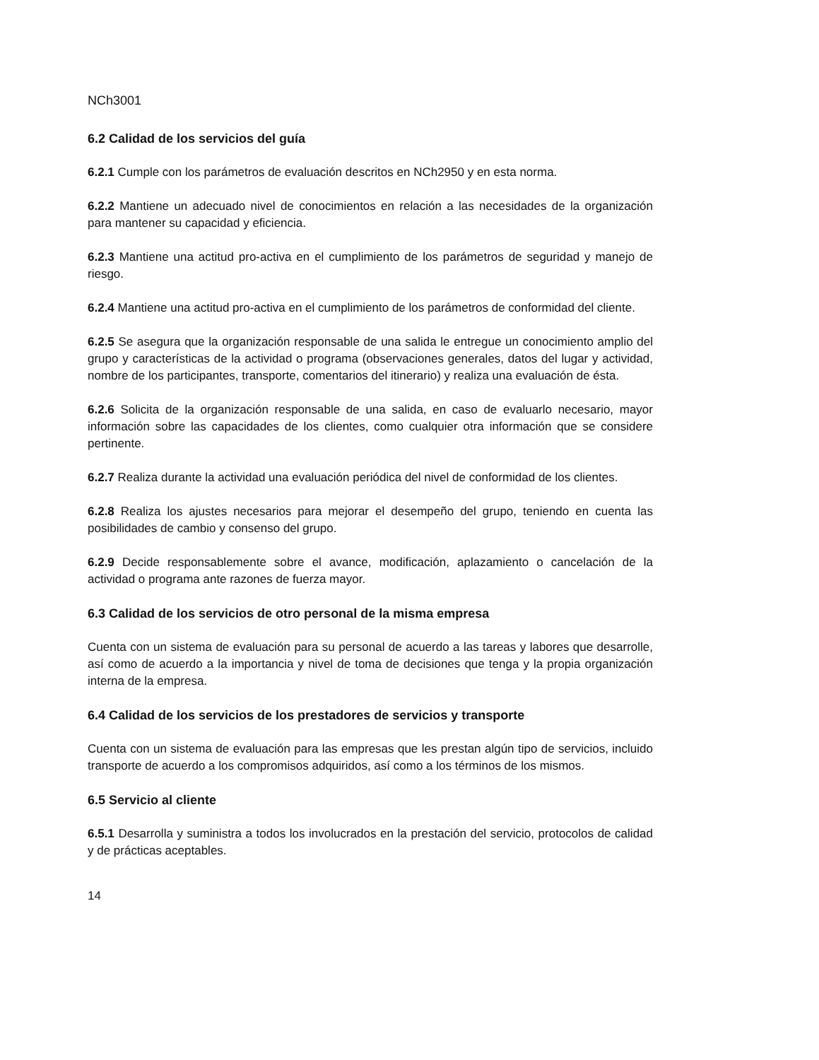NCh3001
6.2 Calidad de los servicios del guía
6.2.1 Cumple con los parámetros de evaluación descritos en NCh2950 y en esta norma.
6.2.2 Mantiene un adecuado nivel de conocimientos en relación a las necesidades de la organización para mantener su capacidad y eficiencia.
6.2.3 Mantiene una actitud pro-activa en el cumplimiento de los parámetros de seguridad y manejo de riesgo.
6.2.4 Mantiene una actitud pro-activa en el cumplimiento de los parámetros de conformidad del cliente.
6.2.5 Se asegura que la organización responsable de una salida le entregue un conocimiento amplio del grupo y características de la actividad o programa (observaciones generales, datos del lugar y actividad, nombre de los participantes, transporte, comentarios del itinerario) y realiza una evaluación de ésta.
6.2.6 Solicita de la organización responsable de una salida, en caso de evaluarlo necesario, mayor información sobre las capacidades de los clientes, como cualquier otra información que se considere pertinente.
6.2.7 Realiza durante la actividad una evaluación periódica del nivel de conformidad de los clientes.
6.2.8 Realiza los ajustes necesarios para mejorar el desempeño del grupo, teniendo en cuenta las posibilidades de cambio y consenso del grupo.
6.2.9 Decide responsablemente sobre el avance, modificación, aplazamiento o cancelación de la actividad o programa ante razones de fuerza mayor.
6.3 Calidad de los servicios de otro personal de la misma empresa
Cuenta con un sistema de evaluación para su personal de acuerdo a las tareas y labores que desarrolle, así como de acuerdo a la importancia y nivel de toma de decisiones que tenga y la propia organización interna de la empresa.
6.4 Calidad de los servicios de los prestadores de servicios y transporte
Cuenta con un sistema de evaluación para las empresas que les prestan algún tipo de servicios, incluido transporte de acuerdo a los compromisos adquiridos, así como a los términos de los mismos.
6.5 Servicio al cliente
6.5.1 Desarrolla y suministra a todos los involucrados en la prestación del servicio, protocolos de calidad y de prácticas aceptables.
14